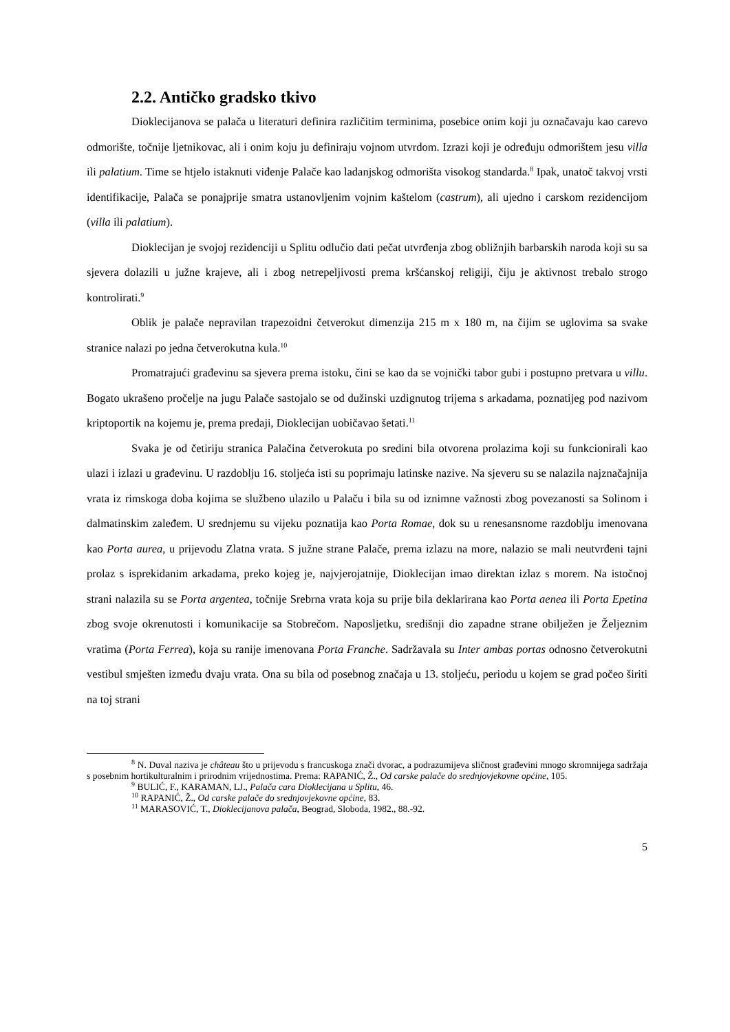2.2. Antičko gradsko tkivo
Dioklecijanova se palača u literaturi definira različitim terminima, posebice onim koji ju označavaju kao carevo odmorište, točnije ljetnikovac, ali i onim koju ju definiraju vojnom utvrdom. Izrazi koji je određuju odmorištem jesu villa ili palatium. Time se htjelo istaknuti viđenje Palače kao ladanjskog odmorišta visokog standarda.<sup>8</sup> Ipak, unatoč takvoj vrsti identifikacije, Palača se ponajprije smatra ustanovljenim vojnim kaštelom (castrum), ali ujedno i carskom rezidencijom (villa ili palatium).
Dioklecijan je svojoj rezidenciji u Splitu odlučio dati pečat utvrđenja zbog obližnjih barbarskih naroda koji su sa sjevera dolazili u južne krajeve, ali i zbog netrepeljivosti prema kršćanskoj religiji, čiju je aktivnost trebalo strogo kontrolirati.<sup>9</sup>
Oblik je palače nepravilan trapezoidni četverokut dimenzija 215 m x 180 m, na čijim se uglovima sa svake stranice nalazi po jedna četverokutna kula.<sup>10</sup>
Promatrajući građevinu sa sjevera prema istoku, čini se kao da se vojnički tabor gubi i postupno pretvara u villu. Bogato ukrašeno pročelje na jugu Palače sastojalo se od dužinski uzdignutog trijema s arkadama, poznatijeg pod nazivom kriptoportik na kojemu je, prema predaji, Dioklecijan uobičavao šetati.<sup>11</sup>
Svaka je od četiriju stranica Palačina četverokuta po sredini bila otvorena prolazima koji su funkcionirali kao ulazi i izlazi u građevinu. U razdoblju 16. stoljeća isti su poprimaju latinske nazive. Na sjeveru su se nalazila najznačajnija vrata iz rimskoga doba kojima se službeno ulazilo u Palaču i bila su od iznimne važnosti zbog povezanosti sa Solinom i dalmatinskim zaleđem. U srednjemu su vijeku poznatija kao Porta Romae, dok su u renesansnome razdoblju imenovana kao Porta aurea, u prijevodu Zlatna vrata. S južne strane Palače, prema izlazu na more, nalazio se mali neutvrđeni tajni prolaz s isprekidanim arkadama, preko kojeg je, najvjerojatnije, Dioklecijan imao direktan izlaz s morem. Na istočnoj strani nalazila su se Porta argentea, točnije Srebrna vrata koja su prije bila deklarirana kao Porta aenea ili Porta Epetina zbog svoje okrenutosti i komunikacije sa Stobrečom. Naposljetku, središnji dio zapadne strane obilježen je Željeznim vratima (Porta Ferrea), koja su ranije imenovana Porta Franche. Sadržavala su Inter ambas portas odnosno četverokutni vestibul smješten između dvaju vrata. Ona su bila od posebnog značaja u 13. stoljeću, periodu u kojem se grad počeo širiti na toj strani
<sup>8</sup> N. Duval naziva je château što u prijevodu s francuskoga znači dvorac, a podrazumijeva sličnost građevini mnogo skromnijega sadržaja s posebnim hortikulturalnim i prirodnim vrijednostima. Prema: RAPANIĆ, Ž., Od carske palače do srednjovjekovne općine, 105.
<sup>9</sup> BULIĆ, F., KARAMAN, LJ., Palača cara Dioklecijana u Splitu, 46.
<sup>10</sup> RAPANIĆ, Ž., Od carske palače do srednjovjekovne općine, 83.
<sup>11</sup> MARASOVIĆ, T., Dioklecijanova palača, Beograd, Sloboda, 1982., 88.-92.
5